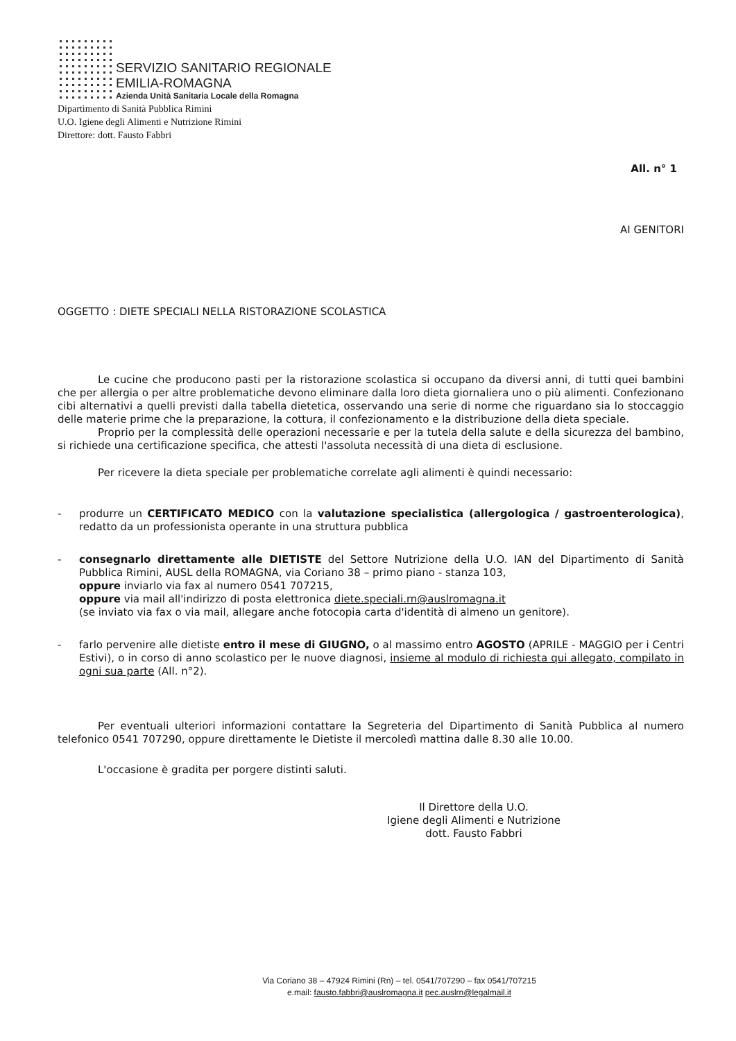SERVIZIO SANITARIO REGIONALE
EMILIA-ROMAGNA
Azienda Unità Sanitaria Locale della Romagna
Dipartimento di Sanità Pubblica Rimini
U.O. Igiene degli Alimenti e Nutrizione Rimini
Direttore: dott. Fausto Fabbri
All. n° 1
AI GENITORI
OGGETTO : DIETE SPECIALI NELLA RISTORAZIONE SCOLASTICA
Le cucine che producono pasti per la ristorazione scolastica si occupano da diversi anni, di tutti quei bambini che per allergia o per altre problematiche devono eliminare dalla loro dieta giornaliera uno o più alimenti. Confezionano cibi alternativi a quelli previsti dalla tabella dietetica, osservando una serie di norme che riguardano sia lo stoccaggio delle materie prime che la preparazione, la cottura, il confezionamento e la distribuzione della dieta speciale.
Proprio per la complessità delle operazioni necessarie e per la tutela della salute e della sicurezza del bambino, si richiede una certificazione specifica, che attesti l'assoluta necessità di una dieta di esclusione.
Per ricevere la dieta speciale per problematiche correlate agli alimenti è quindi necessario:
-
produrre un CERTIFICATO MEDICO con la valutazione specialistica (allergologica / gastroenterologica), redatto da un professionista operante in una struttura pubblica
-
consegnarlo direttamente alle DIETISTE del Settore Nutrizione della U.O. IAN del Dipartimento di Sanità Pubblica Rimini, AUSL della ROMAGNA, via Coriano 38 – primo piano - stanza 103,
oppure inviarlo via fax al numero 0541 707215,
oppure via mail all'indirizzo di posta elettronica diete.speciali.rn@auslromagna.it
(se inviato via fax o via mail, allegare anche fotocopia carta d'identità di almeno un genitore).
-
farlo pervenire alle dietiste entro il mese di GIUGNO, o al massimo entro AGOSTO (APRILE - MAGGIO per i Centri Estivi), o in corso di anno scolastico per le nuove diagnosi, insieme al modulo di richiesta qui allegato, compilato in ogni sua parte (All. n°2).
Per eventuali ulteriori informazioni contattare la Segreteria del Dipartimento di Sanità Pubblica al numero telefonico 0541 707290, oppure direttamente le Dietiste il mercoledì mattina dalle 8.30 alle 10.00.
L'occasione è gradita per porgere distinti saluti.
Il Direttore della U.O.
Igiene degli Alimenti e Nutrizione
dott. Fausto Fabbri
Via Coriano 38 – 47924 Rimini (Rn) – tel. 0541/707290 – fax 0541/707215
e.mail: fausto.fabbri@auslromagna.it pec.auslrn@legalmail.it